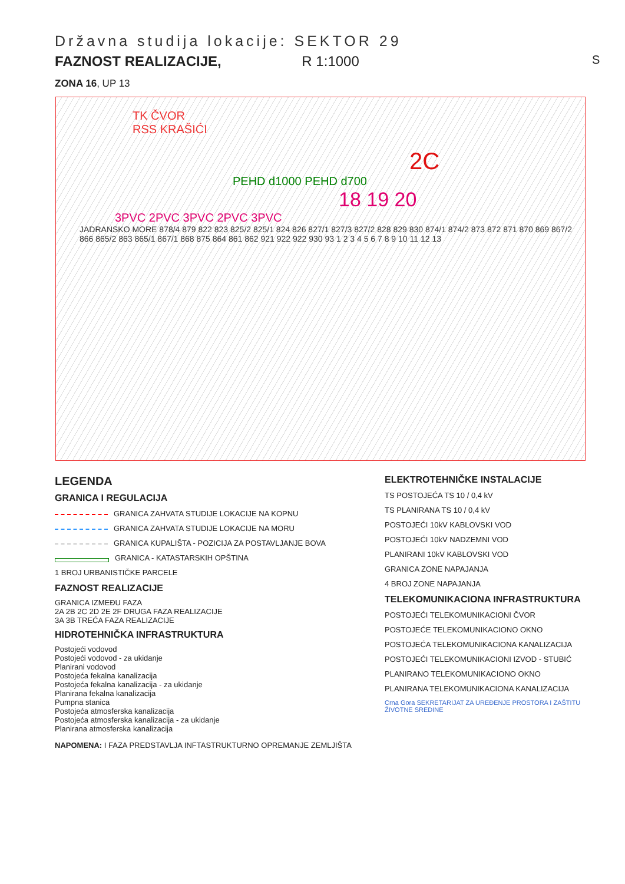Državna studija lokacije: SEKTOR 29
FAZNOST REALIZACIJE, R 1:1000
ZONA 16, UP 13
TK ČVOR
RSS KRAŠIĆI
2C
PEHD d1000 PEHD d700
18 19 20
3PVC 2PVC 3PVC 2PVC 3PVC
JADRANSKO MORE 878/4 879 822 823 825/2 825/1 824 826 827/1 827/3 827/2 828 829 830 874/1 874/2 873 872 871 870 869 867/2 866 865/2 863 865/1 867/1 868 875 864 861 862 921 922 922 930 93 1 2 3 4 5 6 7 8 9 10 11 12 13
S
LEGENDA
GRANICA I REGULACIJA
GRANICA ZAHVATA STUDIJE LOKACIJE NA KOPNU
GRANICA ZAHVATA STUDIJE LOKACIJE NA MORU
GRANICA KUPALIŠTA - POZICIJA ZA POSTAVLJANJE BOVA
GRANICA - KATASTARSKIH OPŠTINA
1 BROJ URBANISTIČKE PARCELE
FAZNOST REALIZACIJE
GRANICA IZMEĐU FAZA
2A 2B 2C 2D 2E 2F DRUGA FAZA REALIZACIJE
3A 3B TREĆA FAZA REALIZACIJE
HIDROTEHNIČKA INFRASTRUKTURA
Postojeći vodovod
Postojeći vodovod - za ukidanje
Planirani vodovod
Postojeća fekalna kanalizacija
Postojeća fekalna kanalizacija - za ukidanje
Planirana fekalna kanalizacija
Pumpna stanica
Postojeća atmosferska kanalizacija
Postojeća atmosferska kanalizacija - za ukidanje
Planirana atmosferska kanalizacija
NAPOMENA: I FAZA PREDSTAVLJA INFTASTRUKTURNO OPREMANJE ZEMLJIŠTA
ELEKTROTEHNIČKE INSTALACIJE
TS POSTOJEĆA TS 10 / 0,4 kV
TS PLANIRANA TS 10 / 0,4 kV
POSTOJEĆI 10kV KABLOVSKI VOD
POSTOJEĆI 10kV NADZEMNI VOD
PLANIRANI 10kV KABLOVSKI VOD
GRANICA ZONE NAPAJANJA
4 BROJ ZONE NAPAJANJA
TELEKOMUNIKACIONA INFRASTRUKTURA
POSTOJEĆI TELEKOMUNIKACIONI ČVOR
POSTOJEĆE TELEKOMUNIKACIONO OKNO
POSTOJEĆA TELEKOMUNIKACIONA KANALIZACIJA
POSTOJEĆI TELEKOMUNIKACIONI IZVOD - STUBIĆ
PLANIRANO TELEKOMUNIKACIONO OKNO
PLANIRANA TELEKOMUNIKACIONA KANALIZACIJA
Crna Gora SEKRETARIJAT ZA UREĐENJE PROSTORA I ZAŠTITU ŽIVOTNE SREDINE